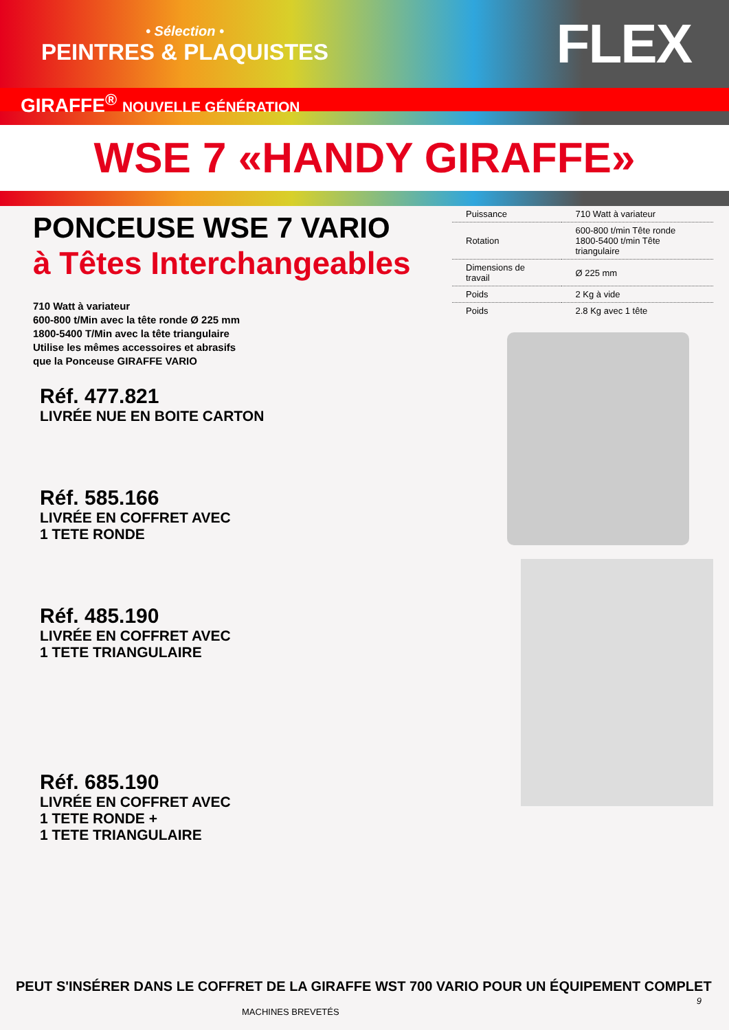• Sélection •
PEINTRES & PLAQUISTES
FLEX
GIRAFFE<sup>®</sup> NOUVELLE GÉNÉRATION
WSE 7 «HANDY GIRAFFE»
PONCEUSE WSE 7 VARIO
à Têtes Interchangeables
710 Watt à variateur
600-800 t/Min avec la tête ronde Ø 225 mm
1800-5400 T/Min avec la tête triangulaire
Utilise les mêmes accessoires et abrasifs
que la Ponceuse GIRAFFE VARIO
Réf. 477.821
LIVRÉE NUE EN BOITE CARTON
Réf. 585.166
LIVRÉE EN COFFRET AVEC
1 TETE RONDE
Réf. 485.190
LIVRÉE EN COFFRET AVEC
1 TETE TRIANGULAIRE
Réf. 685.190
LIVRÉE EN COFFRET AVEC
1 TETE RONDE +
1 TETE TRIANGULAIRE
| Puissance | 710 Watt à variateur |
| Rotation | 600-800 t/min Tête ronde 1800-5400 t/min Tête triangulaire |
| Dimensions de travail | Ø 225 mm |
| Poids | 2 Kg à vide |
| Poids | 2.8 Kg avec 1 tête |
PEUT S'INSÉRER DANS LE COFFRET DE LA GIRAFFE WST 700 VARIO POUR UN ÉQUIPEMENT COMPLET
9
MACHINES BREVETÉS